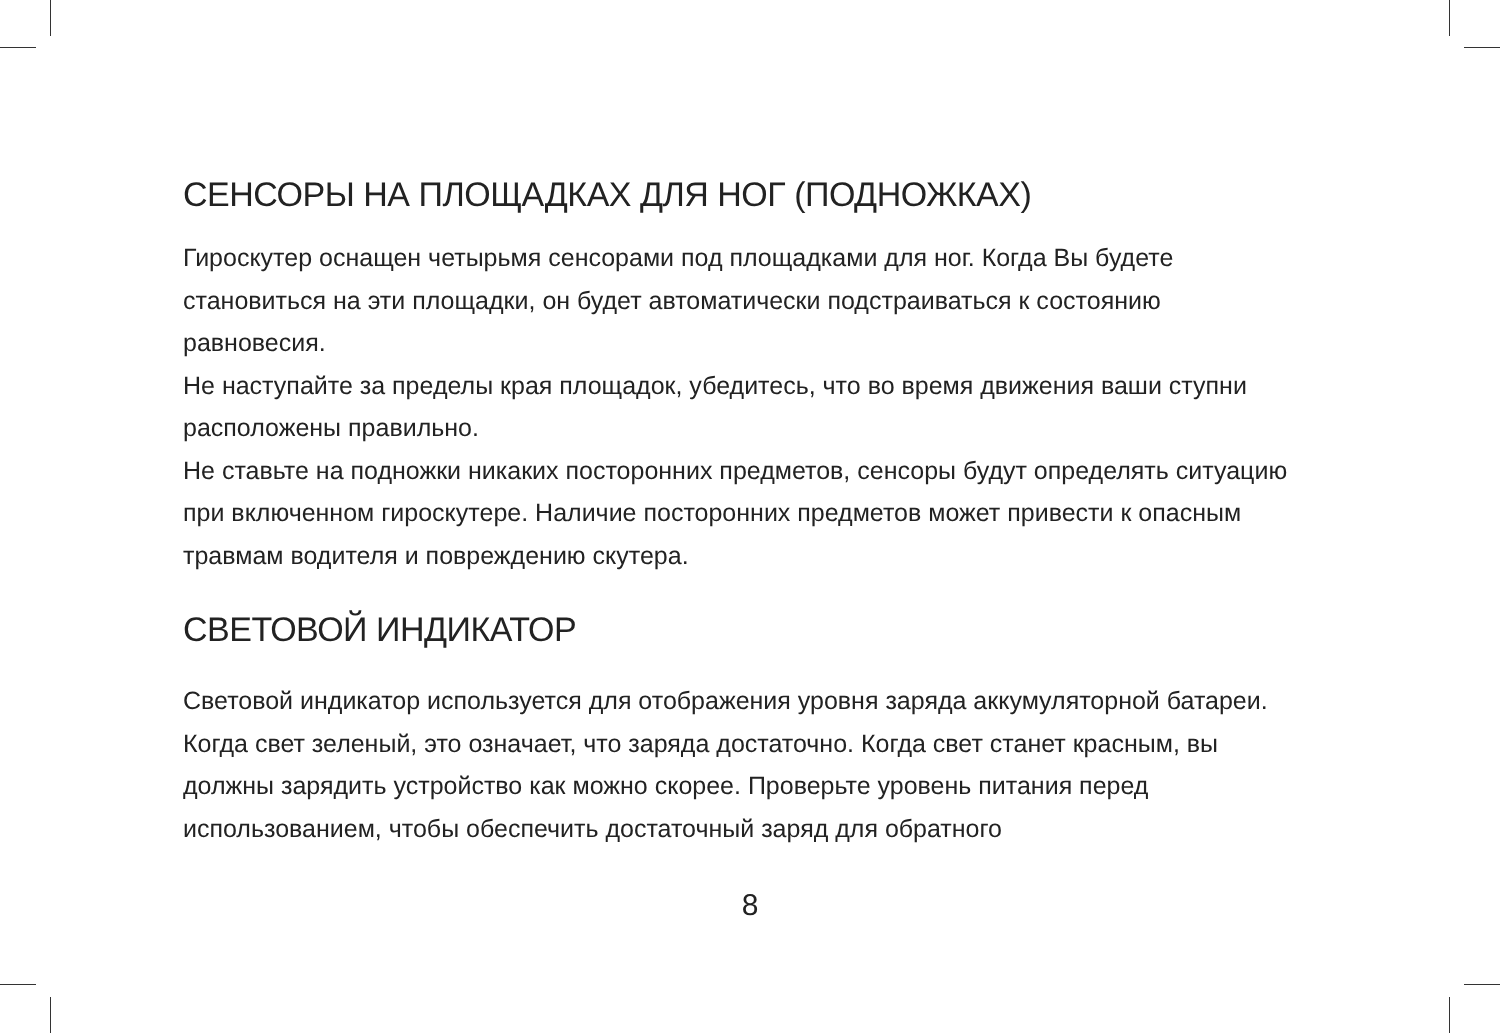СЕНСОРЫ НА ПЛОЩАДКАХ ДЛЯ НОГ (ПОДНОЖКАХ)
Гироскутер оснащен четырьмя сенсорами под площадками для ног. Когда Вы будете становиться на эти площадки, он будет автоматически подстраиваться к состоянию равновесия.
Не наступайте за пределы края площадок, убедитесь, что во время движения ваши ступни расположены правильно.
Не ставьте на подножки никаких посторонних предметов, сенсоры будут определять ситуацию при включенном гироскутере. Наличие посторонних предметов может привести к опасным травмам водителя и повреждению скутера.
СВЕТОВОЙ ИНДИКАТОР
Световой индикатор используется для отображения уровня заряда аккумуляторной батареи. Когда свет зеленый, это означает, что заряда достаточно. Когда свет станет красным, вы должны зарядить устройство как можно скорее. Проверьте уровень питания перед использованием, чтобы обеспечить достаточный заряд для обратного
8